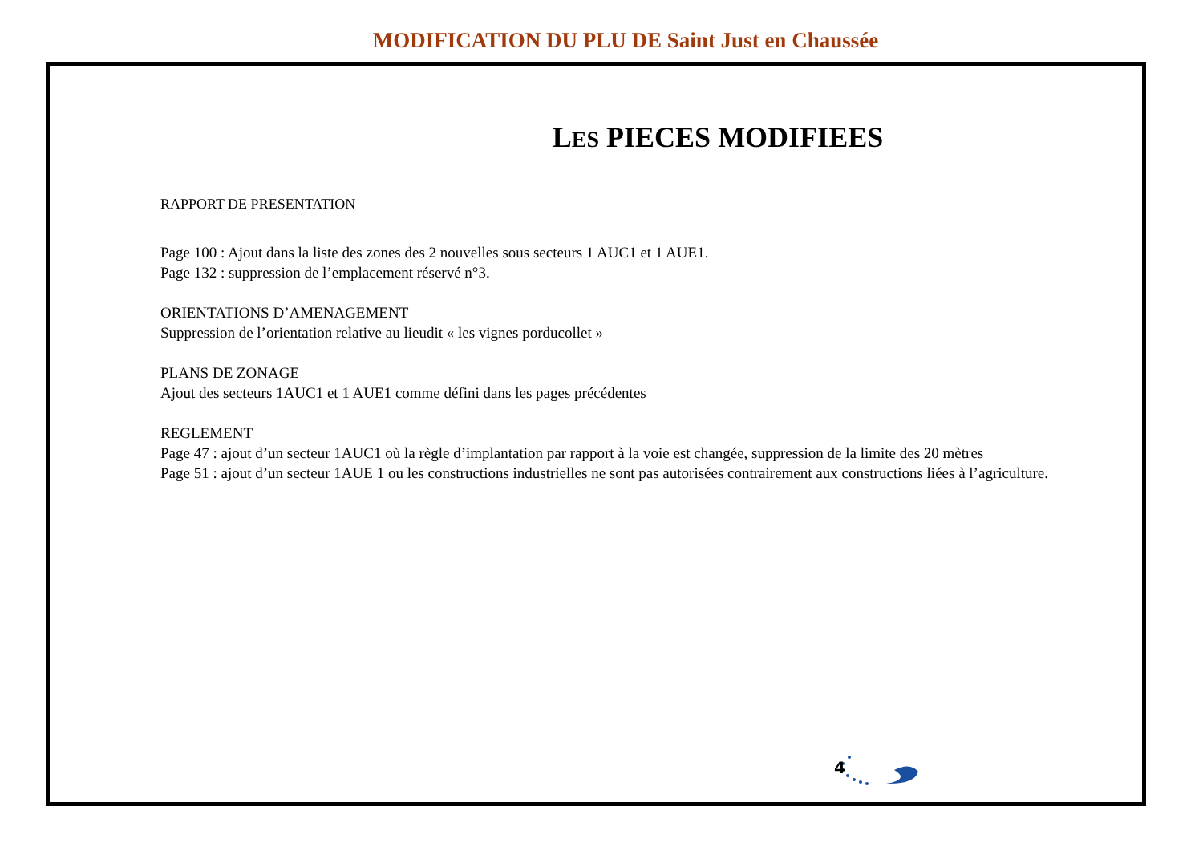MODIFICATION DU PLU DE Saint Just en Chaussée
LES PIECES MODIFIEES
RAPPORT DE PRESENTATION
Page 100 : Ajout dans la liste des zones des 2 nouvelles sous secteurs 1 AUC1 et 1 AUE1.
Page 132 : suppression de l’emplacement réservé n°3.
ORIENTATIONS D’AMENAGEMENT
Suppression de l’orientation relative au lieudit « les vignes porducollet »
PLANS DE ZONAGE
Ajout des secteurs 1AUC1 et 1 AUE1 comme défini dans les pages précédentes
REGLEMENT
Page 47 : ajout d’un secteur 1AUC1 où la règle d’implantation par rapport à la voie est changée, suppression de la limite des 20 mètres
Page 51 : ajout d’un secteur 1AUE 1 ou les constructions industrielles ne sont pas autorisées contrairement aux constructions liées à l’agriculture.
4